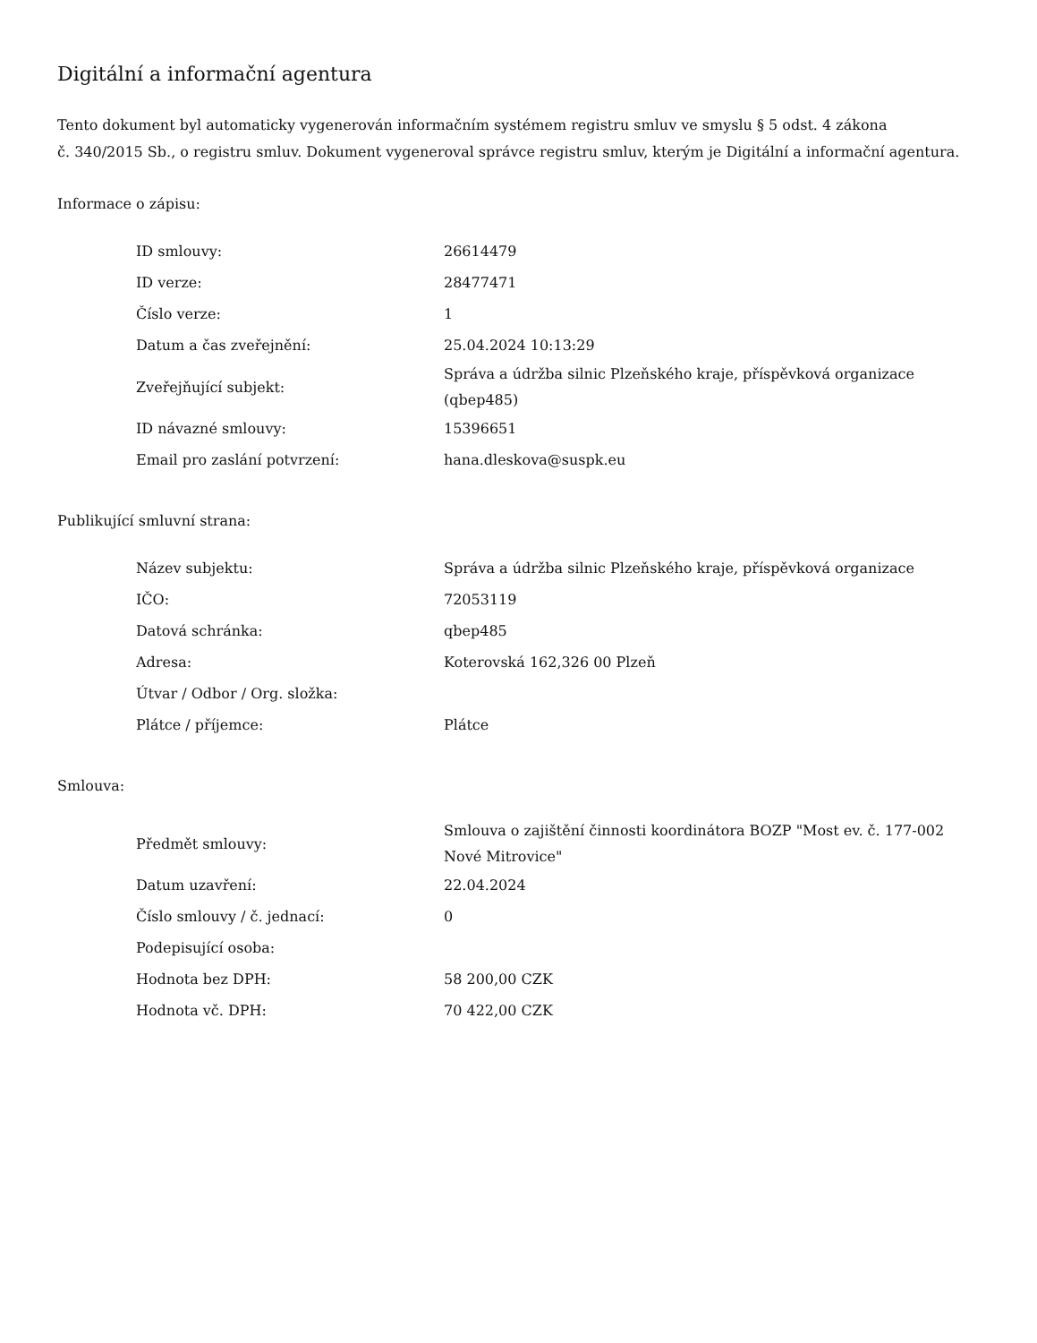Digitální a informační agentura
Tento dokument byl automaticky vygenerován informačním systémem registru smluv ve smyslu § 5 odst. 4 zákona
č. 340/2015 Sb., o registru smluv. Dokument vygeneroval správce registru smluv, kterým je Digitální a informační agentura.
Informace o zápisu:
| ID smlouvy: | 26614479 |
| ID verze: | 28477471 |
| Číslo verze: | 1 |
| Datum a čas zveřejnění: | 25.04.2024 10:13:29 |
| Zveřejňující subjekt: | Správa a údržba silnic Plzeňského kraje, příspěvková organizace (qbep485) |
| ID návazné smlouvy: | 15396651 |
| Email pro zaslání potvrzení: | hana.dleskova@suspk.eu |
Publikující smluvní strana:
| Název subjektu: | Správa a údržba silnic Plzeňského kraje, příspěvková organizace |
| IČO: | 72053119 |
| Datová schránka: | qbep485 |
| Adresa: | Koterovská 162,326 00 Plzeň |
| Útvar / Odbor / Org. složka: | |
| Plátce / příjemce: | Plátce |
Smlouva:
| Předmět smlouvy: | Smlouva o zajištění činnosti koordinátora BOZP "Most ev. č. 177-002 Nové Mitrovice" |
| Datum uzavření: | 22.04.2024 |
| Číslo smlouvy / č. jednací: | 0 |
| Podepisující osoba: | |
| Hodnota bez DPH: | 58 200,00 CZK |
| Hodnota vč. DPH: | 70 422,00 CZK |